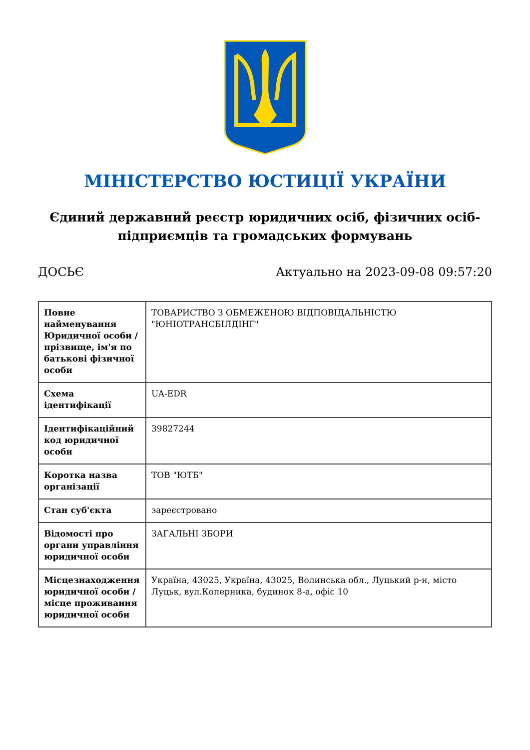МІНІСТЕРСТВО ЮСТИЦІЇ УКРАЇНИ
Єдиний державний реєстр юридичних осіб, фізичних осіб-підприємців та громадських формувань
ДОСЬЄ Актуально на 2023-09-08 09:57:20
| Повне найменування Юридичної особи / прізвище, ім'я по батькові фізичної особи | ТОВАРИСТВО З ОБМЕЖЕНОЮ ВІДПОВІДАЛЬНІСТЮ "ЮНІОТРАНСБІЛДІНГ" |
| Схема ідентифікації | UA-EDR |
| Ідентифікаційний код юридичної особи | 39827244 |
| Коротка назва організації | ТОВ "ЮТБ" |
| Стан суб'єкта | зареєстровано |
| Відомості про органи управління юридичної особи | ЗАГАЛЬНІ ЗБОРИ |
| Місцезнаходження юридичної особи / місце проживання юридичної особи | Україна, 43025, Україна, 43025, Волинська обл., Луцький р-н, місто Луцьк, вул.Коперника, будинок 8-а, офіс 10 |